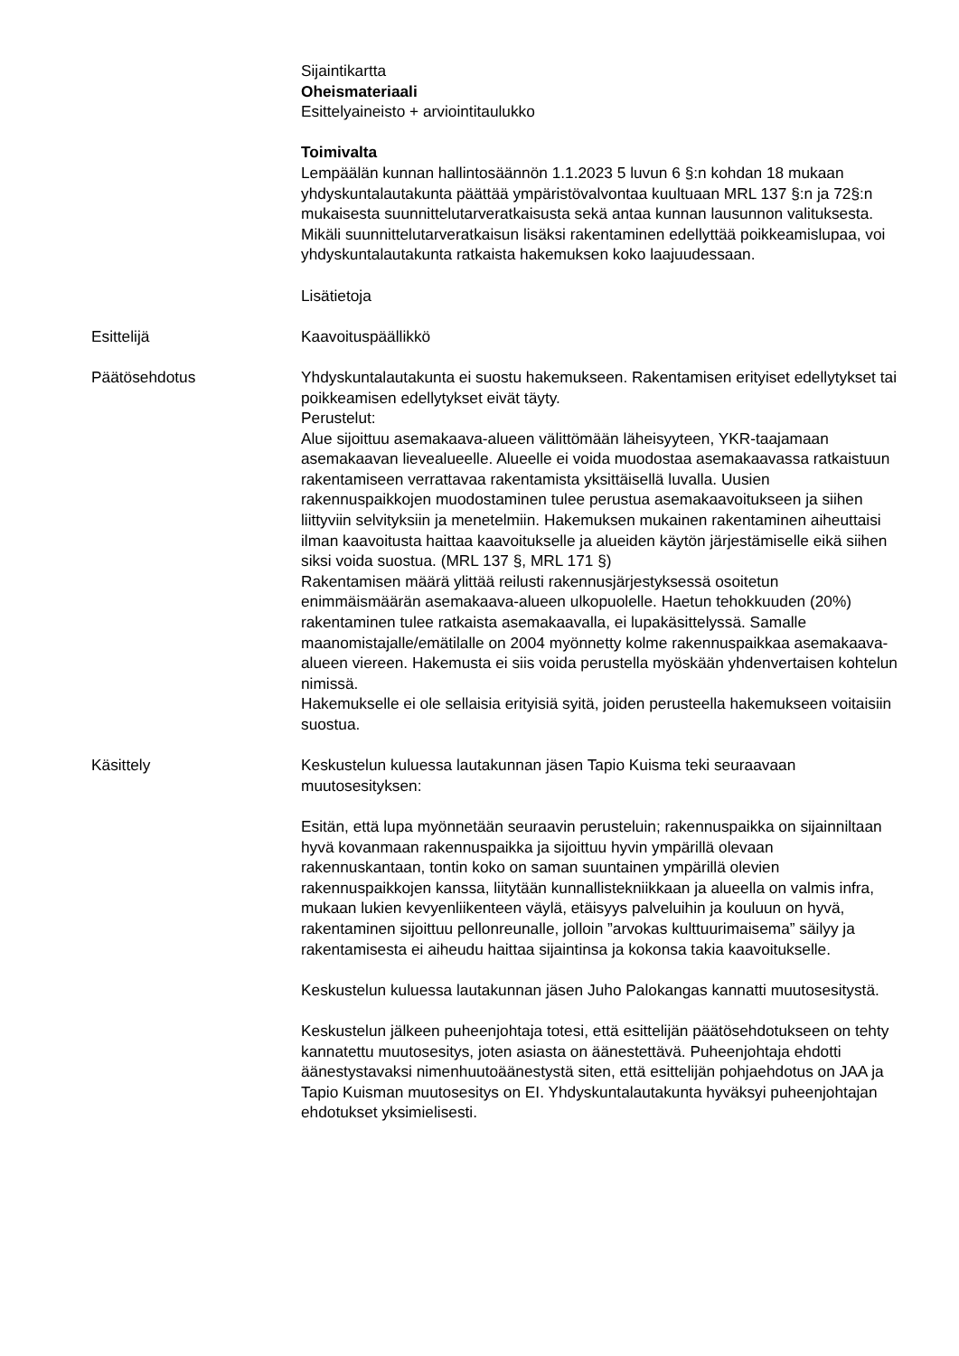Sijaintikartta
Oheismateriaali
Esittelyaineisto + arviointitaulukko
Toimivalta
Lempäälän kunnan hallintosäännön 1.1.2023 5 luvun 6 §:n kohdan 18 mukaan yhdyskuntalautakunta päättää ympäristövalvontaa kuultuaan MRL 137 §:n ja 72§:n mukaisesta suunnittelutarveratkaisusta sekä antaa kunnan lausunnon valituksesta. Mikäli suunnittelutarveratkaisun lisäksi rakentaminen edellyttää poikkeamislupaa, voi yhdyskuntalautakunta ratkaista hakemuksen koko laajuudessaan.
Lisätietoja
Esittelijä Kaavoituspäällikkö
Päätösehdotus Yhdyskuntalautakunta ei suostu hakemukseen. Rakentamisen erityiset edellytykset tai poikkeamisen edellytykset eivät täyty.
Perustelut:
Alue sijoittuu asemakaava-alueen välittömään läheisyyteen, YKR-taajamaan asemakaavan lievealueelle. Alueelle ei voida muodostaa asemakaavassa ratkaistuun rakentamiseen verrattavaa rakentamista yksittäisellä luvalla. Uusien rakennuspaikkojen muodostaminen tulee perustua asemakaavoitukseen ja siihen liittyviin selvityksiin ja menetelmiin. Hakemuksen mukainen rakentaminen aiheuttaisi ilman kaavoitusta haittaa kaavoitukselle ja alueiden käytön järjestämiselle eikä siihen siksi voida suostua. (MRL 137 §, MRL 171 §)
Rakentamisen määrä ylittää reilusti rakennusjärjestyksessä osoitetun enimmäismäärän asemakaava-alueen ulkopuolelle. Haetun tehokkuuden (20%) rakentaminen tulee ratkaista asemakaavalla, ei lupakäsittelyssä. Samalle maanomistajalle/emätilalle on 2004 myönnetty kolme rakennuspaikkaa asemakaava-alueen viereen. Hakemusta ei siis voida perustella myöskään yhdenvertaisen kohtelun nimissä.
Hakemukselle ei ole sellaisia erityisiä syitä, joiden perusteella hakemukseen voitaisiin suostua.
Käsittely Keskustelun kuluessa lautakunnan jäsen Tapio Kuisma teki seuraavaan muutosesityksen:
Esitän, että lupa myönnetään seuraavin perusteluin; rakennuspaikka on sijainniltaan hyvä kovanmaan rakennuspaikka ja sijoittuu hyvin ympärillä olevaan rakennuskantaan, tontin koko on saman suuntainen ympärillä olevien rakennuspaikkojen kanssa, liitytään kunnallistekniikkaan ja alueella on valmis infra, mukaan lukien kevyenliikenteen väylä, etäisyys palveluihin ja kouluun on hyvä, rakentaminen sijoittuu pellonreunalle, jolloin ”arvokas kulttuurimaisema” säilyy ja rakentamisesta ei aiheudu haittaa sijaintinsa ja kokonsa takia kaavoitukselle.
Keskustelun kuluessa lautakunnan jäsen Juho Palokangas kannatti muutosesitystä.
Keskustelun jälkeen puheenjohtaja totesi, että esittelijän päätösehdotukseen on tehty kannatettu muutosesitys, joten asiasta on äänestettävä. Puheenjohtaja ehdotti äänestystavaksi nimenhuutoäänestystä siten, että esittelijän pohjaehdotus on JAA ja Tapio Kuisman muutosesitys on EI. Yhdyskuntalautakunta hyväksyi puheenjohtajan ehdotukset yksimielisesti.